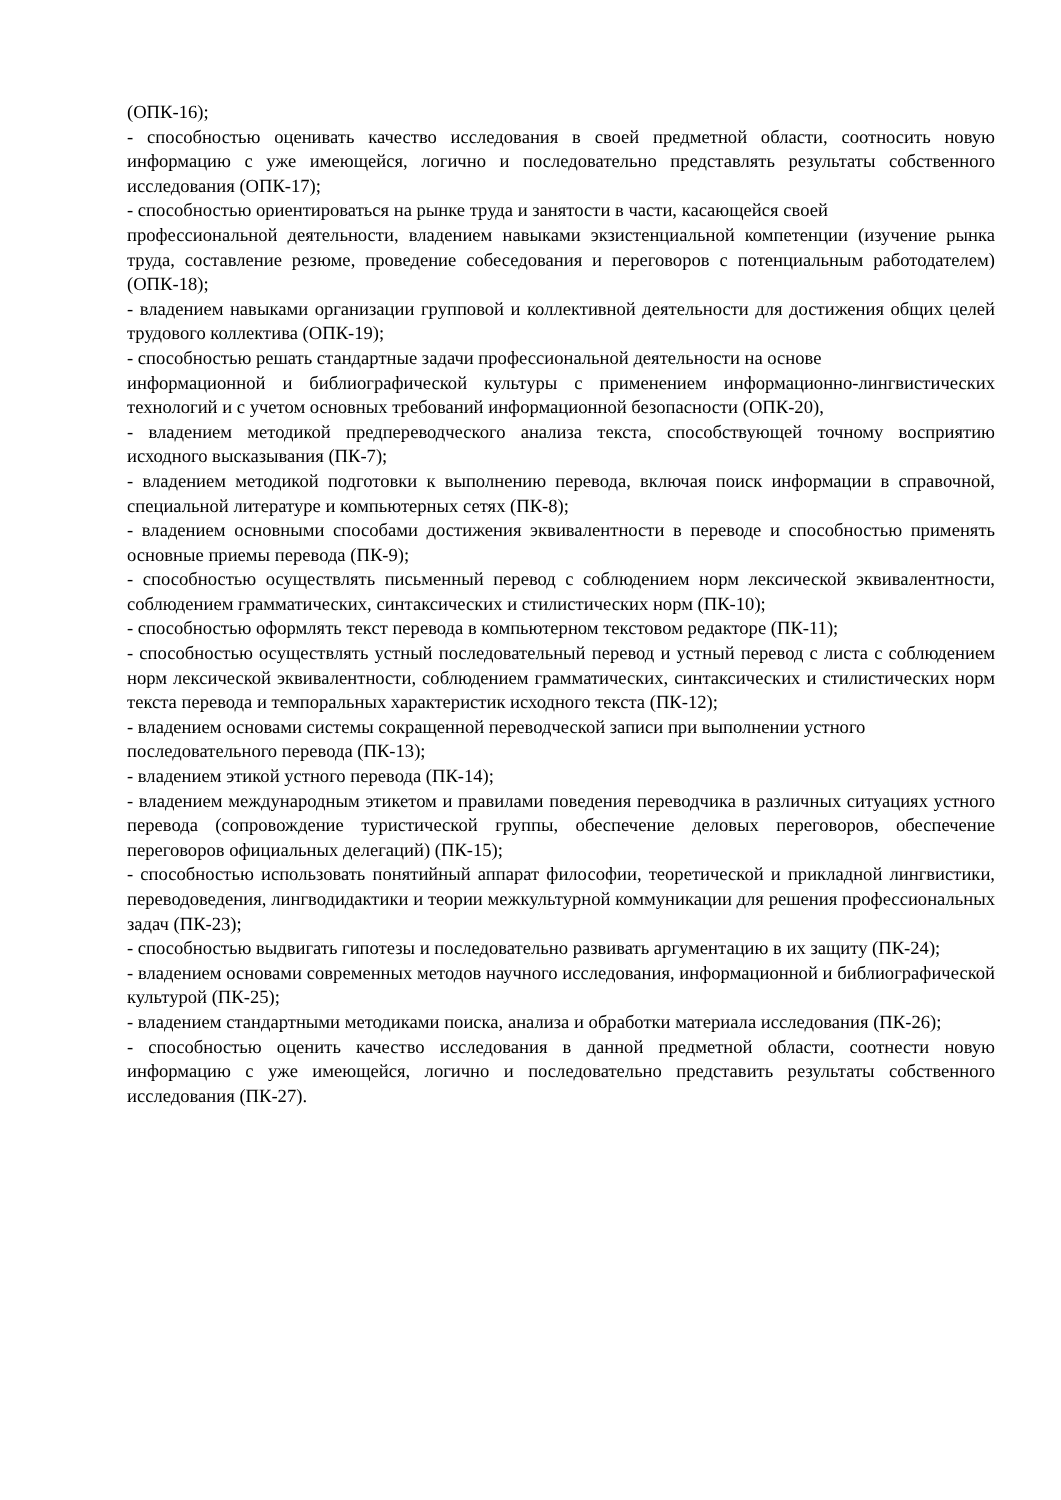(ОПК-16);
- способностью оценивать качество исследования в своей предметной области, соотносить новую информацию с уже имеющейся, логично и последовательно представлять результаты собственного исследования (ОПК-17);
- способностью ориентироваться на рынке труда и занятости в части, касающейся своей
профессиональной деятельности, владением навыками экзистенциальной компетенции (изучение рынка труда, составление резюме, проведение собеседования и переговоров с потенциальным работодателем) (ОПК-18);
- владением навыками организации групповой и коллективной деятельности для достижения общих целей трудового коллектива (ОПК-19);
- способностью решать стандартные задачи профессиональной деятельности на основе
информационной и библиографической культуры с применением информационно-лингвистических технологий и с учетом основных требований информационной безопасности (ОПК-20),
- владением методикой предпереводческого анализа текста, способствующей точному восприятию исходного высказывания (ПК-7);
- владением методикой подготовки к выполнению перевода, включая поиск информации в справочной, специальной литературе и компьютерных сетях (ПК-8);
- владением основными способами достижения эквивалентности в переводе и способностью применять основные приемы перевода (ПК-9);
- способностью осуществлять письменный перевод с соблюдением норм лексической эквивалентности, соблюдением грамматических, синтаксических и стилистических норм (ПК-10);
- способностью оформлять текст перевода в компьютерном текстовом редакторе (ПК-11);
- способностью осуществлять устный последовательный перевод и устный перевод с листа с соблюдением норм лексической эквивалентности, соблюдением грамматических, синтаксических и стилистических норм текста перевода и темпоральных характеристик исходного текста (ПК-12);
- владением основами системы сокращенной переводческой записи при выполнении устного последовательного перевода (ПК-13);
- владением этикой устного перевода (ПК-14);
- владением международным этикетом и правилами поведения переводчика в различных ситуациях устного перевода (сопровождение туристической группы, обеспечение деловых переговоров, обеспечение переговоров официальных делегаций) (ПК-15);
- способностью использовать понятийный аппарат философии, теоретической и прикладной лингвистики, переводоведения, лингводидактики и теории межкультурной коммуникации для решения профессиональных задач (ПК-23);
- способностью выдвигать гипотезы и последовательно развивать аргументацию в их защиту (ПК-24);
- владением основами современных методов научного исследования, информационной и библиографической культурой (ПК-25);
- владением стандартными методиками поиска, анализа и обработки материала исследования (ПК-26);
- способностью оценить качество исследования в данной предметной области, соотнести новую информацию с уже имеющейся, логично и последовательно представить результаты собственного исследования (ПК-27).